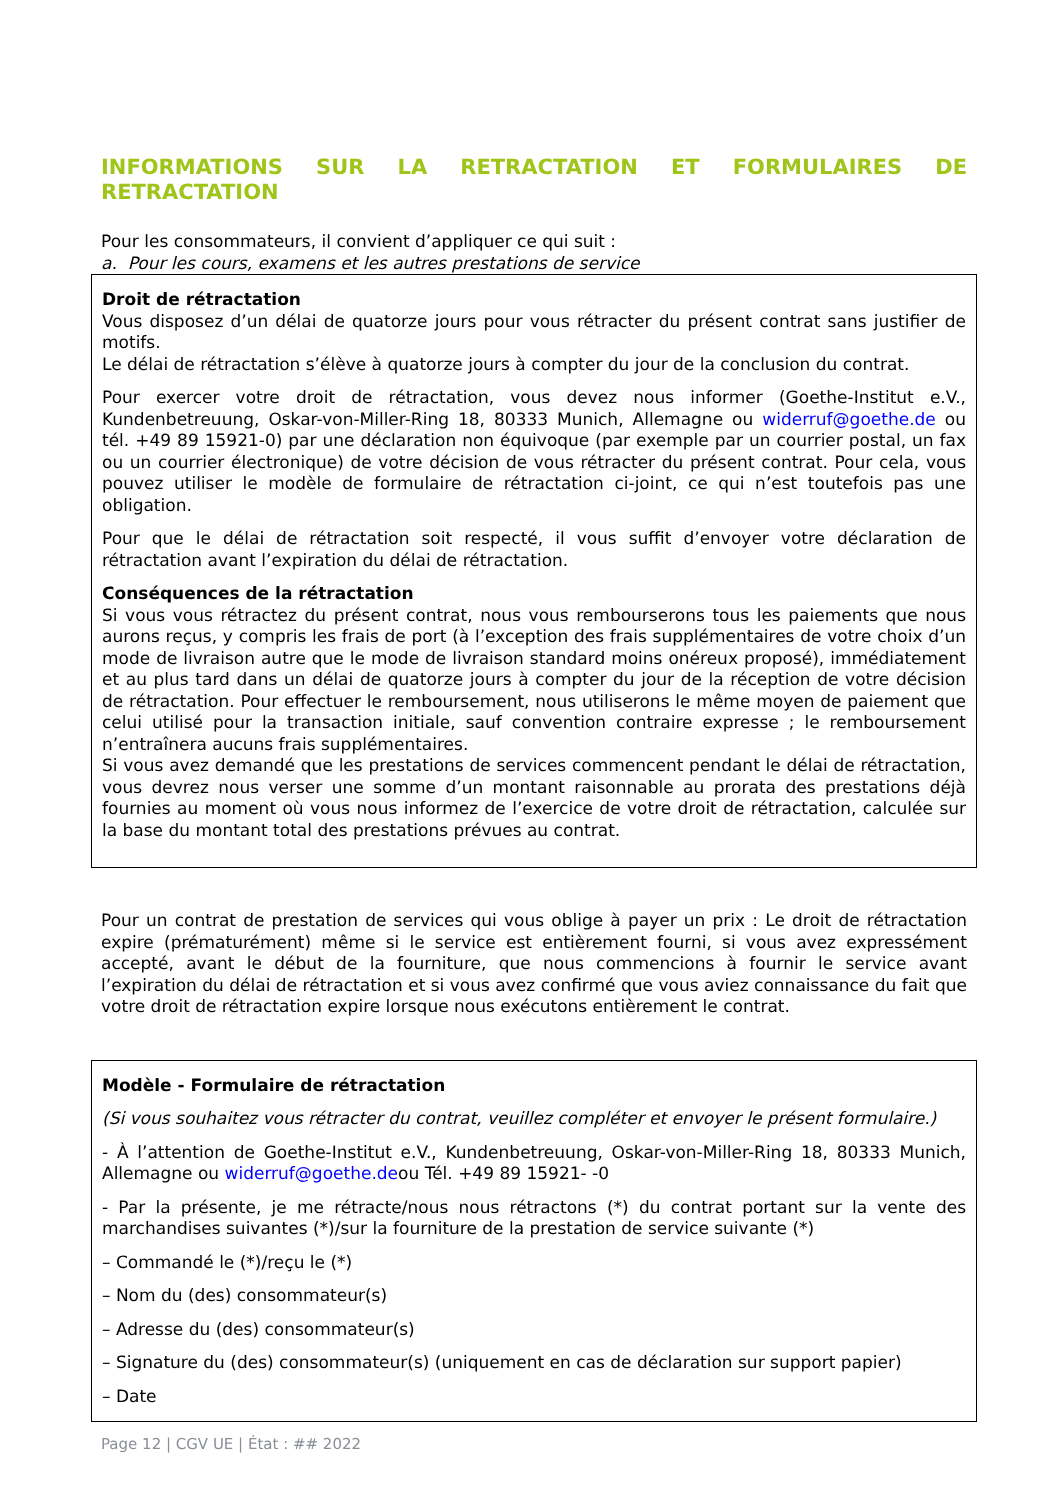INFORMATIONS SUR LA RETRACTATION ET FORMULAIRES DE RETRACTATION
Pour les consommateurs, il convient d’appliquer ce qui suit :
a. Pour les cours, examens et les autres prestations de service
Droit de rétractation
Vous disposez d’un délai de quatorze jours pour vous rétracter du présent contrat sans justifier de motifs.
Le délai de rétractation s’élève à quatorze jours à compter du jour de la conclusion du contrat.
Pour exercer votre droit de rétractation, vous devez nous informer (Goethe-Institut e.V., Kundenbetreuung, Oskar-von-Miller-Ring 18, 80333 Munich, Allemagne ou widerruf@goethe.de ou tél. +49 89 15921-0) par une déclaration non équivoque (par exemple par un courrier postal, un fax ou un courrier électronique) de votre décision de vous rétracter du présent contrat. Pour cela, vous pouvez utiliser le modèle de formulaire de rétractation ci-joint, ce qui n’est toutefois pas une obligation.
Pour que le délai de rétractation soit respecté, il vous suffit d’envoyer votre déclaration de rétractation avant l’expiration du délai de rétractation.
Conséquences de la rétractation
Si vous vous rétractez du présent contrat, nous vous rembourserons tous les paiements que nous aurons reçus, y compris les frais de port (à l’exception des frais supplémentaires de votre choix d’un mode de livraison autre que le mode de livraison standard moins onéreux proposé), immédiatement et au plus tard dans un délai de quatorze jours à compter du jour de la réception de votre décision de rétractation. Pour effectuer le remboursement, nous utiliserons le même moyen de paiement que celui utilisé pour la transaction initiale, sauf convention contraire expresse ; le remboursement n’entraînera aucuns frais supplémentaires.
Si vous avez demandé que les prestations de services commencent pendant le délai de rétractation, vous devrez nous verser une somme d’un montant raisonnable au prorata des prestations déjà fournies au moment où vous nous informez de l’exercice de votre droit de rétractation, calculée sur la base du montant total des prestations prévues au contrat.
Pour un contrat de prestation de services qui vous oblige à payer un prix : Le droit de rétractation expire (prématurément) même si le service est entièrement fourni, si vous avez expressément accepté, avant le début de la fourniture, que nous commencions à fournir le service avant l’expiration du délai de rétractation et si vous avez confirmé que vous aviez connaissance du fait que votre droit de rétractation expire lorsque nous exécutons entièrement le contrat.
Modèle - Formulaire de rétractation
(Si vous souhaitez vous rétracter du contrat, veuillez compléter et envoyer le présent formulaire.)
- À l’attention de Goethe-Institut e.V., Kundenbetreuung, Oskar-von-Miller-Ring 18, 80333 Munich, Allemagne ou widerruf@goethe.deou Tél. +49 89 15921- -0
- Par la présente, je me rétracte/nous nous rétractons (*) du contrat portant sur la vente des marchandises suivantes (*)/sur la fourniture de la prestation de service suivante (*)
– Commandé le (*)/reçu le (*)
– Nom du (des) consommateur(s)
– Adresse du (des) consommateur(s)
– Signature du (des) consommateur(s) (uniquement en cas de déclaration sur support papier)
– Date
Page 12 | CGV UE | État : ## 2022